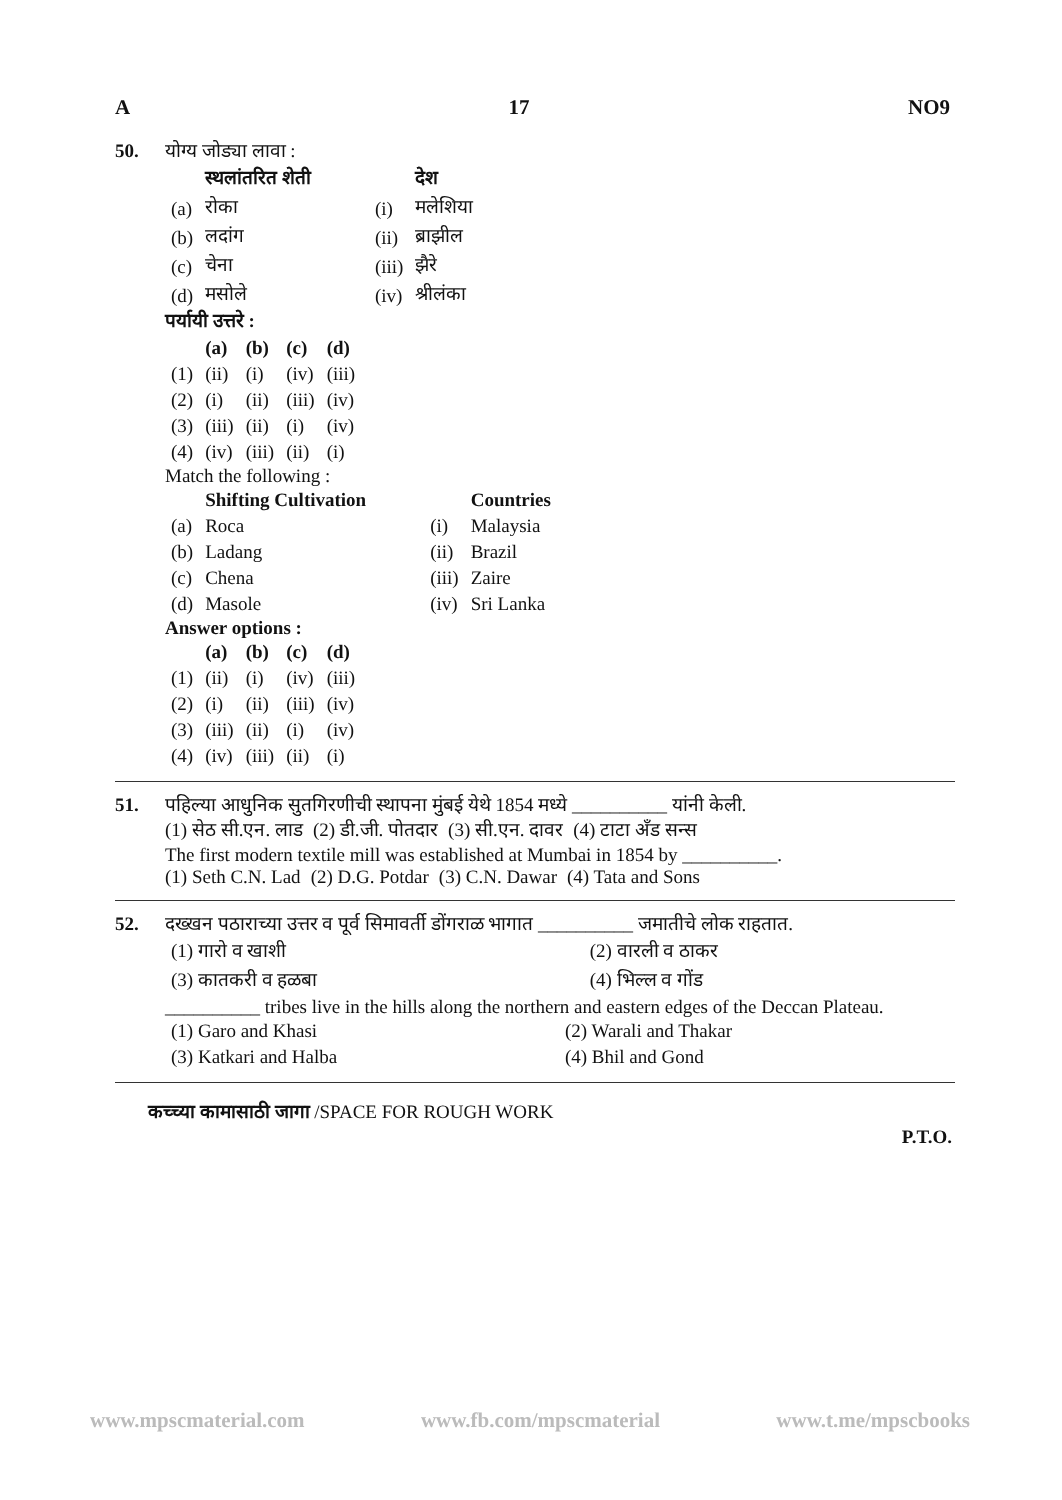A 17 NO9
50. योग्य जोड्या लावा :
| | स्थलांतरित शेती | | | देश |
| (a) | रोका | | (i) | मलेशिया |
| (b) | लदांग | | (ii) | ब्राझील |
| (c) | चेना | | (iii) | झैरे |
| (d) | मसोले | | (iv) | श्रीलंका |
पर्यायी उत्तरे :
| | (a) | (b) | (c) | (d) |
| (1) | (ii) | (i) | (iv) | (iii) |
| (2) | (i) | (ii) | (iii) | (iv) |
| (3) | (iii) | (ii) | (i) | (iv) |
| (4) | (iv) | (iii) | (ii) | (i) |
Match the following :
| | Shifting Cultivation | | | Countries |
| (a) | Roca | | (i) | Malaysia |
| (b) | Ladang | | (ii) | Brazil |
| (c) | Chena | | (iii) | Zaire |
| (d) | Masole | | (iv) | Sri Lanka |
Answer options :
| | (a) | (b) | (c) | (d) |
| (1) | (ii) | (i) | (iv) | (iii) |
| (2) | (i) | (ii) | (iii) | (iv) |
| (3) | (iii) | (ii) | (i) | (iv) |
| (4) | (iv) | (iii) | (ii) | (i) |
51. पहिल्या आधुनिक सुतगिरणीची स्थापना मुंबई येथे 1854 मध्ये __________ यांनी केली.
(1) सेठ सी.एन. लाड (2) डी.जी. पोतदार (3) सी.एन. दावर (4) टाटा अँड सन्स
The first modern textile mill was established at Mumbai in 1854 by __________.
(1) Seth C.N. Lad (2) D.G. Potdar (3) C.N. Dawar (4) Tata and Sons
52. दख्खन पठाराच्या उत्तर व पूर्व सिमावर्ती डोंगराळ भागात __________ जमातीचे लोक राहतात.
| (1) गारो व खाशी | (2) वारली व ठाकर |
| (3) कातकरी व हळबा | (4) भिल्ल व गोंड |
__________ tribes live in the hills along the northern and eastern edges of the Deccan Plateau.
| (1) Garo and Khasi | (2) Warali and Thakar |
| (3) Katkari and Halba | (4) Bhil and Gond |
कच्च्या कामासाठी जागा /SPACE FOR ROUGH WORK
P.T.O.
www.mpscmaterial.com www.fb.com/mpscmaterial www.t.me/mpscbooks